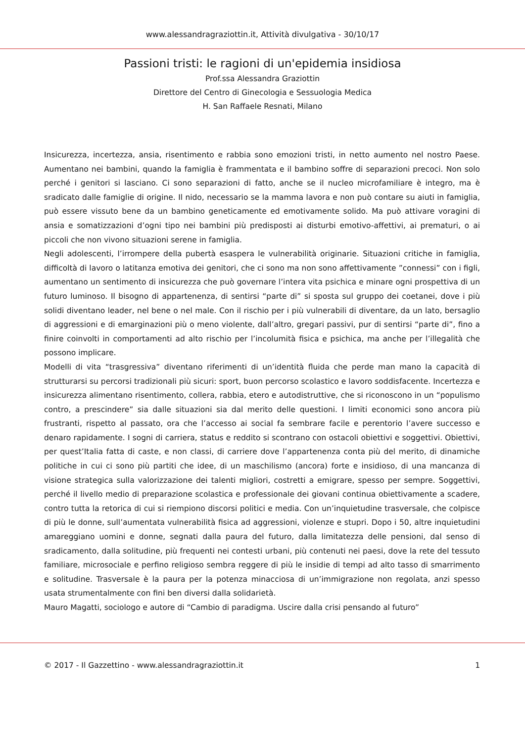www.alessandragraziottin.it, Attività divulgativa - 30/10/17
Passioni tristi: le ragioni di un'epidemia insidiosa
Prof.ssa Alessandra Graziottin
Direttore del Centro di Ginecologia e Sessuologia Medica
H. San Raffaele Resnati, Milano
Insicurezza, incertezza, ansia, risentimento e rabbia sono emozioni tristi, in netto aumento nel nostro Paese. Aumentano nei bambini, quando la famiglia è frammentata e il bambino soffre di separazioni precoci. Non solo perché i genitori si lasciano. Ci sono separazioni di fatto, anche se il nucleo microfamiliare è integro, ma è sradicato dalle famiglie di origine. Il nido, necessario se la mamma lavora e non può contare su aiuti in famiglia, può essere vissuto bene da un bambino geneticamente ed emotivamente solido. Ma può attivare voragini di ansia e somatizzazioni d’ogni tipo nei bambini più predisposti ai disturbi emotivo-affettivi, ai prematuri, o ai piccoli che non vivono situazioni serene in famiglia.
Negli adolescenti, l’irrompere della pubertà esaspera le vulnerabilità originarie. Situazioni critiche in famiglia, difficoltà di lavoro o latitanza emotiva dei genitori, che ci sono ma non sono affettivamente ”connessi” con i figli, aumentano un sentimento di insicurezza che può governare l’intera vita psichica e minare ogni prospettiva di un futuro luminoso. Il bisogno di appartenenza, di sentirsi “parte di” si sposta sul gruppo dei coetanei, dove i più solidi diventano leader, nel bene o nel male. Con il rischio per i più vulnerabili di diventare, da un lato, bersaglio di aggressioni e di emarginazioni più o meno violente, dall’altro, gregari passivi, pur di sentirsi “parte di”, fino a finire coinvolti in comportamenti ad alto rischio per l’incolumità fisica e psichica, ma anche per l’illegalità che possono implicare.
Modelli di vita “trasgressiva” diventano riferimenti di un’identità fluida che perde man mano la capacità di strutturarsi su percorsi tradizionali più sicuri: sport, buon percorso scolastico e lavoro soddisfacente. Incertezza e insicurezza alimentano risentimento, collera, rabbia, etero e autodistruttive, che si riconoscono in un “populismo contro, a prescindere” sia dalle situazioni sia dal merito delle questioni. I limiti economici sono ancora più frustranti, rispetto al passato, ora che l’accesso ai social fa sembrare facile e perentorio l’avere successo e denaro rapidamente. I sogni di carriera, status e reddito si scontrano con ostacoli obiettivi e soggettivi. Obiettivi, per quest’Italia fatta di caste, e non classi, di carriere dove l’appartenenza conta più del merito, di dinamiche politiche in cui ci sono più partiti che idee, di un maschilismo (ancora) forte e insidioso, di una mancanza di visione strategica sulla valorizzazione dei talenti migliori, costretti a emigrare, spesso per sempre. Soggettivi, perché il livello medio di preparazione scolastica e professionale dei giovani continua obiettivamente a scadere, contro tutta la retorica di cui si riempiono discorsi politici e media. Con un’inquietudine trasversale, che colpisce di più le donne, sull’aumentata vulnerabilità fisica ad aggressioni, violenze e stupri. Dopo i 50, altre inquietudini amareggiano uomini e donne, segnati dalla paura del futuro, dalla limitatezza delle pensioni, dal senso di sradicamento, dalla solitudine, più frequenti nei contesti urbani, più contenuti nei paesi, dove la rete del tessuto familiare, microsociale e perfino religioso sembra reggere di più le insidie di tempi ad alto tasso di smarrimento e solitudine. Trasversale è la paura per la potenza minacciosa di un’immigrazione non regolata, anzi spesso usata strumentalmente con fini ben diversi dalla solidarietà.
Mauro Magatti, sociologo e autore di “Cambio di paradigma. Uscire dalla crisi pensando al futuro”
© 2017 - Il Gazzettino - www.alessandragraziottin.it 1